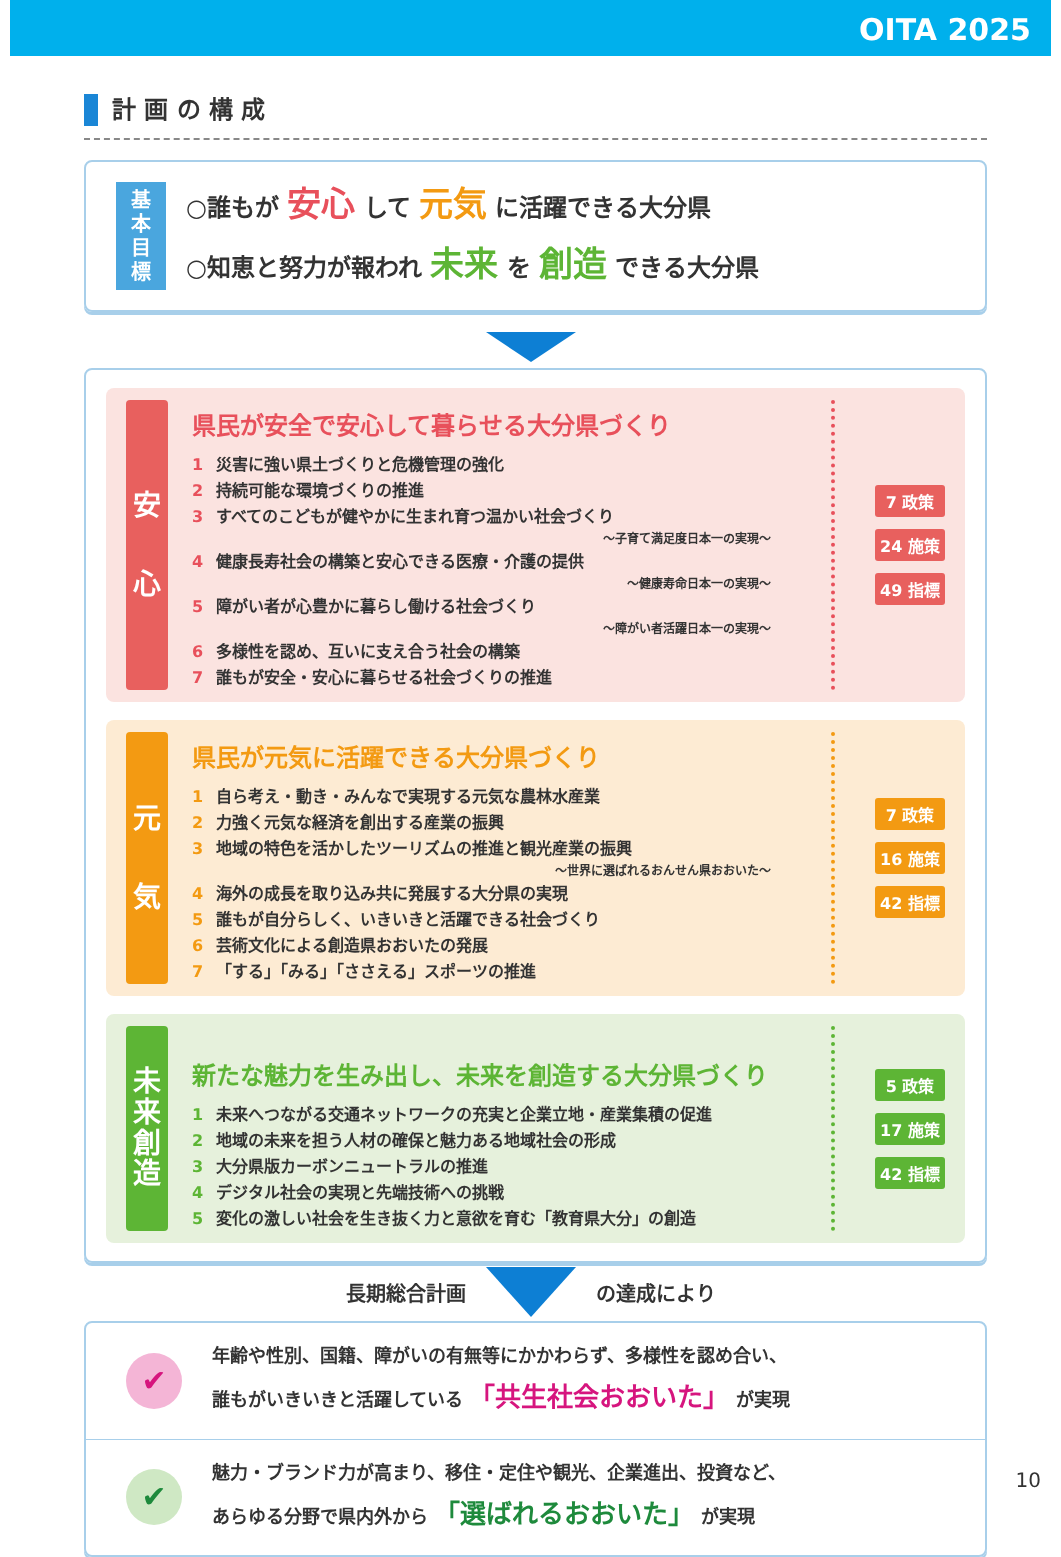OITA 2025
計 画 の 構 成
基
本
目
標
○誰もが 安心 して 元気 に活躍できる大分県
○知恵と努力が報われ 未来 を 創造 できる大分県
安
心
県民が安全で安心して暮らせる大分県づくり
1 災害に強い県土づくりと危機管理の強化
2 持続可能な環境づくりの推進
3 すべてのこどもが健やかに生まれ育つ温かい社会づくり
～子育て満足度日本一の実現～
4 健康長寿社会の構築と安心できる医療・介護の提供
～健康寿命日本一の実現～
5 障がい者が心豊かに暮らし働ける社会づくり
～障がい者活躍日本一の実現～
6 多様性を認め、互いに支え合う社会の構築
7 誰もが安全・安心に暮らせる社会づくりの推進
7 政策
24 施策
49 指標
元
気
県民が元気に活躍できる大分県づくり
1 自ら考え・動き・みんなで実現する元気な農林水産業
2 力強く元気な経済を創出する産業の振興
3 地域の特色を活かしたツーリズムの推進と観光産業の振興
～世界に選ばれるおんせん県おおいた～
4 海外の成長を取り込み共に発展する大分県の実現
5 誰もが自分らしく、いきいきと活躍できる社会づくり
6 芸術文化による創造県おおいたの発展
7 「する」「みる」「ささえる」スポーツの推進
7 政策
16 施策
42 指標
未
来
創
造
新たな魅力を生み出し、未来を創造する大分県づくり
1 未来へつながる交通ネットワークの充実と企業立地・産業集積の促進
2 地域の未来を担う人材の確保と魅力ある地域社会の形成
3 大分県版カーボンニュートラルの推進
4 デジタル社会の実現と先端技術への挑戦
5 変化の激しい社会を生き抜く力と意欲を育む「教育県大分」の創造
5 政策
17 施策
42 指標
長期総合計画 の達成により
✔
年齢や性別、国籍、障がいの有無等にかかわらず、多様性を認め合い、
誰もがいきいきと活躍している 「共生社会おおいた」 が実現
✔
魅力・ブランド力が高まり、移住・定住や観光、企業進出、投資など、
あらゆる分野で県内外から 「選ばれるおおいた」 が実現
10